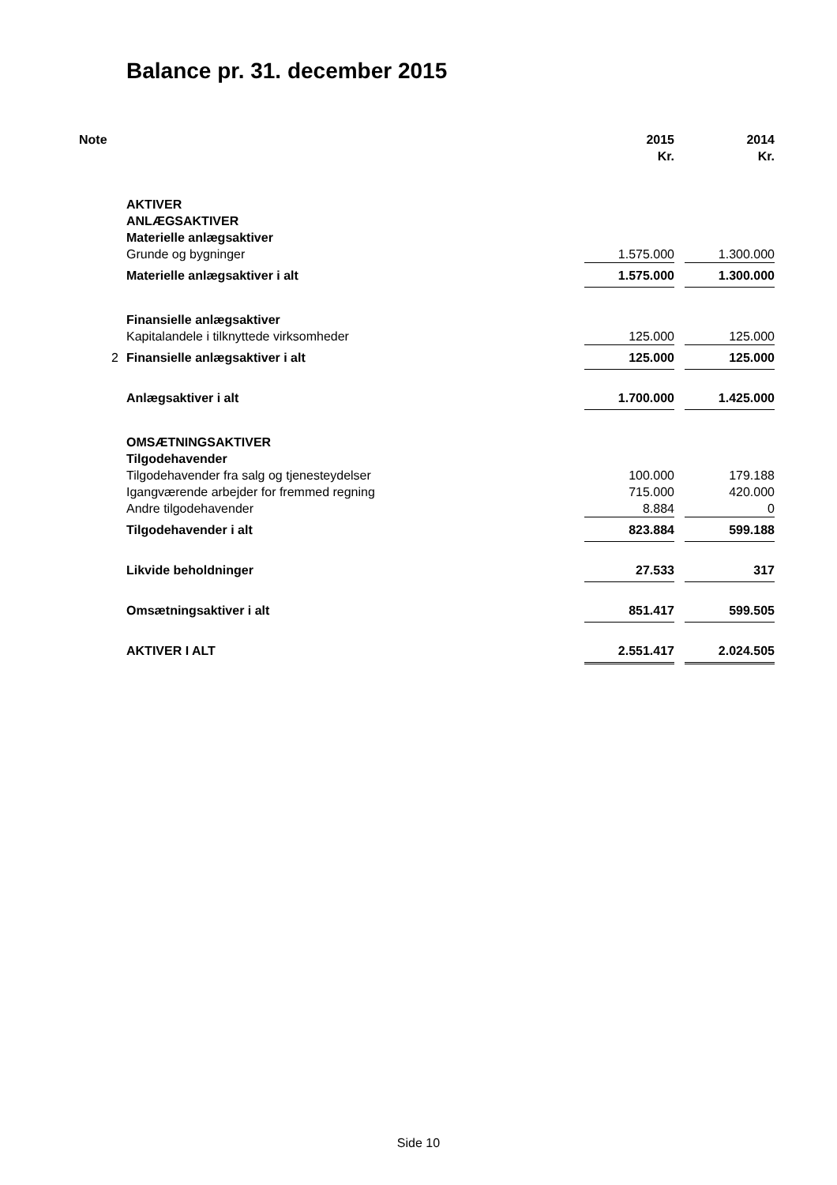Balance pr. 31. december 2015
| Note | | 2015 | | 2014 |
| --- | --- | --- | --- | --- |
| | | Kr. | | Kr. |
| | AKTIVER | | | |
| | ANLÆGSAKTIVER | | | |
| | Materielle anlægsaktiver | | | |
| | Grunde og bygninger | 1.575.000 | | 1.300.000 |
| | Materielle anlægsaktiver i alt | 1.575.000 | | 1.300.000 |
| | Finansielle anlægsaktiver | | | |
| | Kapitalandele i tilknyttede virksomheder | 125.000 | | 125.000 |
| 2 | Finansielle anlægsaktiver i alt | 125.000 | | 125.000 |
| | Anlægsaktiver i alt | 1.700.000 | | 1.425.000 |
| | OMSÆTNINGSAKTIVER | | | |
| | Tilgodehavender | | | |
| | Tilgodehavender fra salg og tjenesteydelser | 100.000 | | 179.188 |
| | Igangværende arbejder for fremmed regning | 715.000 | | 420.000 |
| | Andre tilgodehavender | 8.884 | | 0 |
| | Tilgodehavender i alt | 823.884 | | 599.188 |
| | Likvide beholdninger | 27.533 | | 317 |
| | Omsætningsaktiver i alt | 851.417 | | 599.505 |
| | AKTIVER I ALT | 2.551.417 | | 2.024.505 |
Side 10